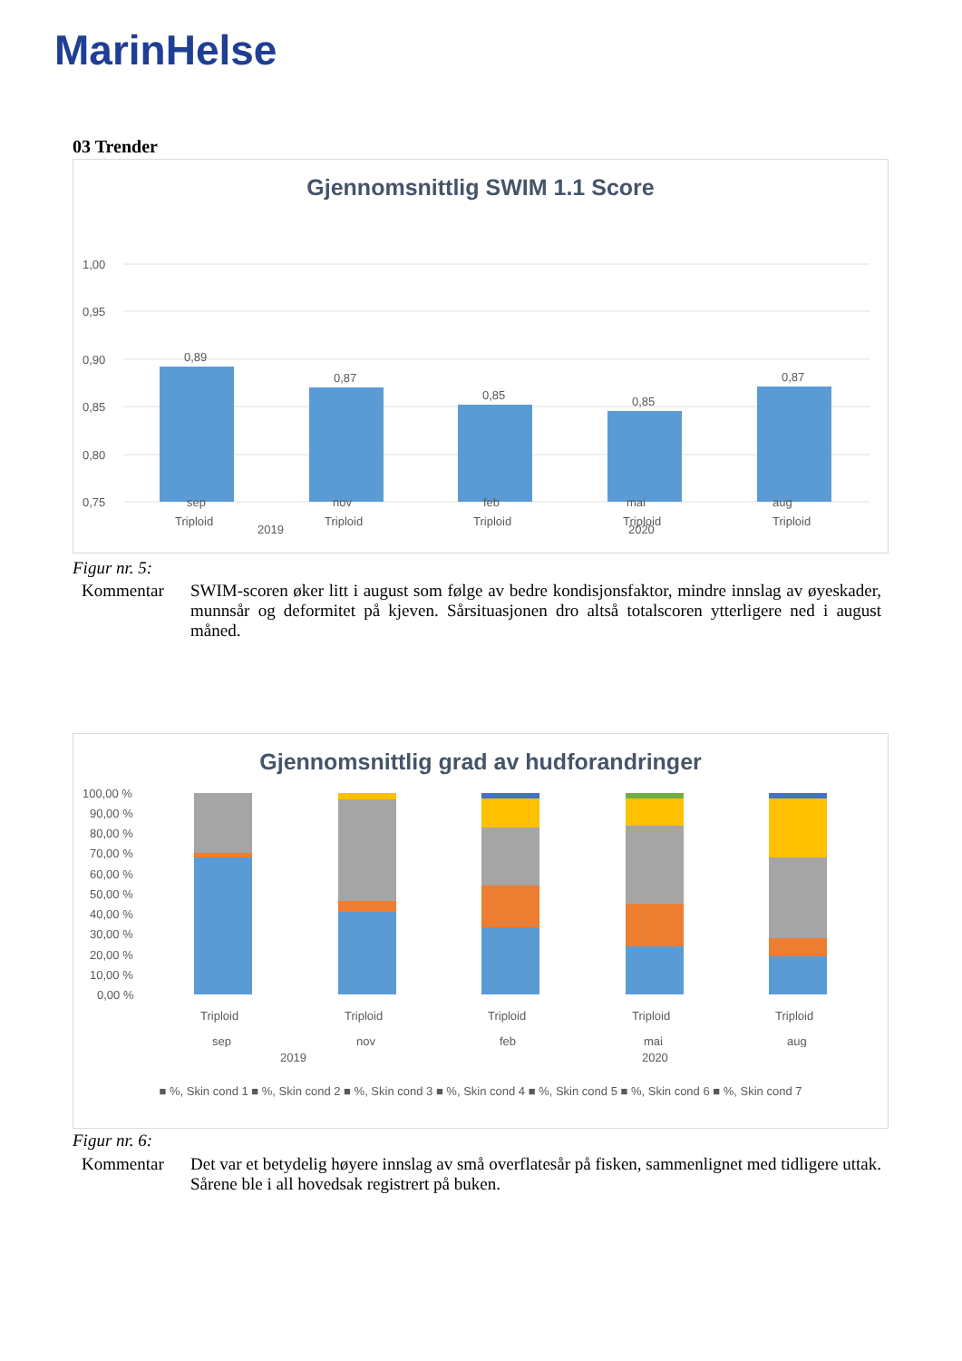MarinHelse
03 Trender
Gjennomsnittlig SWIM 1.1 Score
1,00
0,95
0,90
0,85
0,80
0,75
0,89
0,87
0,85
0,85
0,87
Triploid
Triploid
Triploid
Triploid
Triploid
sep nov feb mai aug
2019 2020
Figur nr. 5:
Kommentar SWIM-scoren øker litt i august som følge av bedre kondisjonsfaktor, mindre innslag av øyeskader, munnsår og deformitet på kjeven. Sårsituasjonen dro altså totalscoren ytterligere ned i august måned.
Gjennomsnittlig grad av hudforandringer
100,00 %
90,00 %
80,00 %
70,00 %
60,00 %
50,00 %
40,00 %
30,00 %
20,00 %
10,00 %
0,00 %
Triploid
Triploid
Triploid
Triploid
Triploid
sep
nov
feb
mai
aug
2019 2020
■ %, Skin cond 1 ■ %, Skin cond 2 ■ %, Skin cond 3 ■ %, Skin cond 4 ■ %, Skin cond 5 ■ %, Skin cond 6 ■ %, Skin cond 7
Figur nr. 6:
Kommentar Det var et betydelig høyere innslag av små overflatesår på fisken, sammenlignet med tidligere uttak. Sårene ble i all hovedsak registrert på buken.